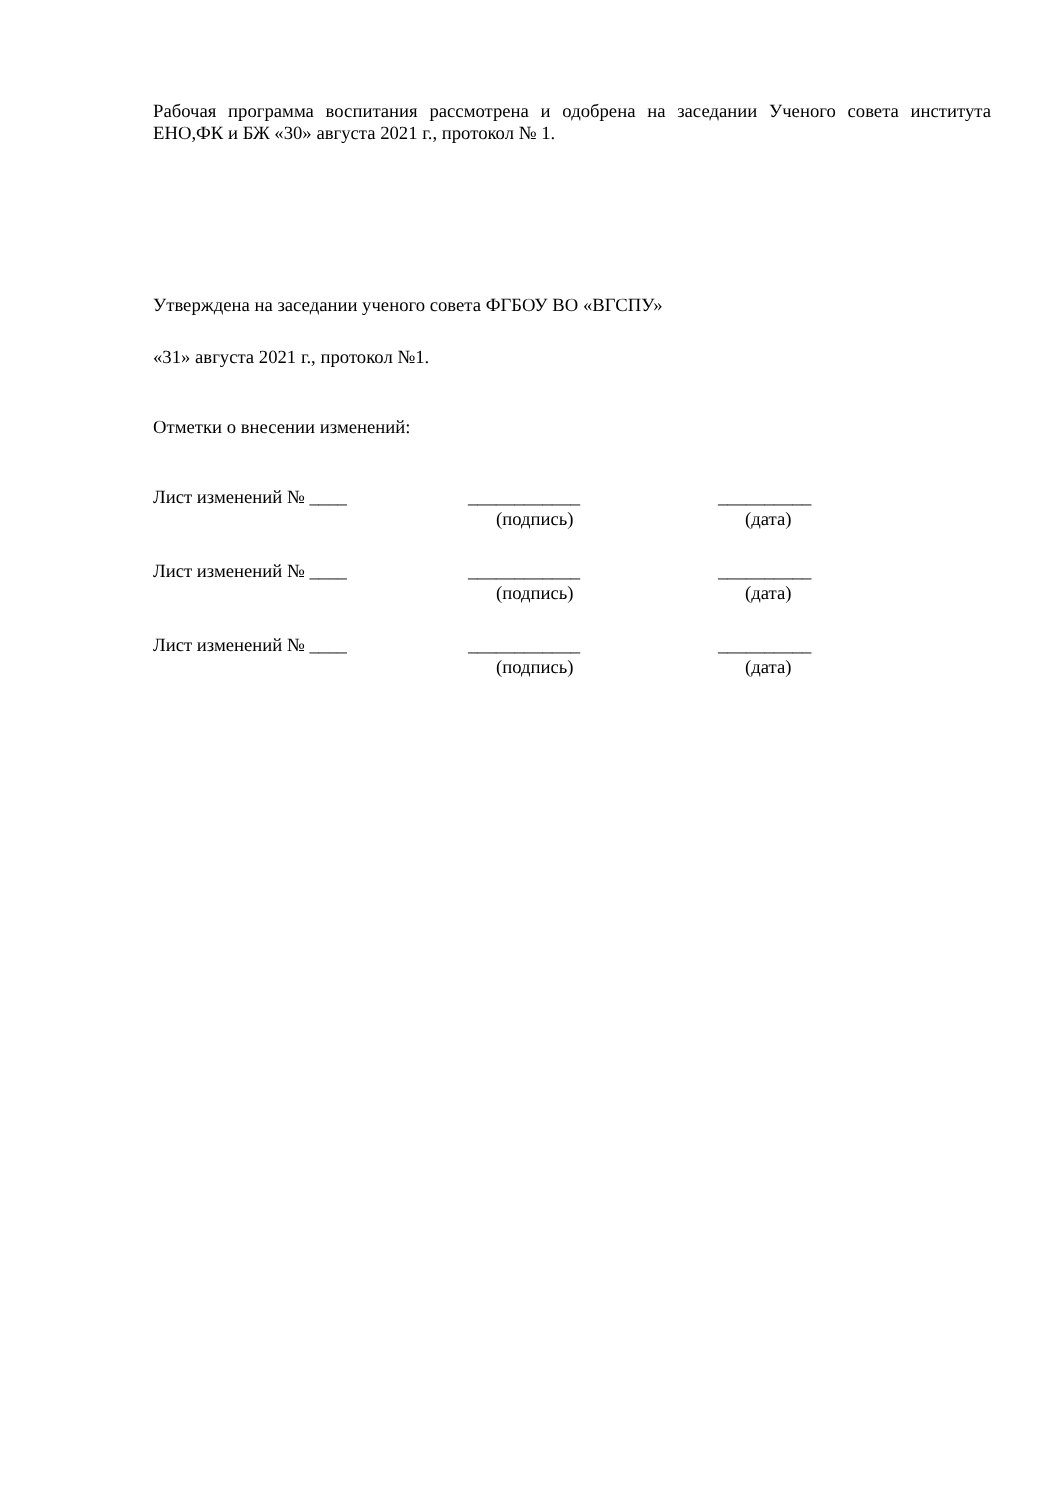Рабочая программа воспитания рассмотрена и одобрена на заседании Ученого совета института ЕНО,ФК и БЖ «30» августа 2021 г., протокол № 1.
Утверждена на заседании ученого совета ФГБОУ ВО «ВГСПУ»
«31» августа 2021 г., протокол №1.
Отметки о внесении изменений:
Лист изменений № ____ ____________ __________
(подпись) (дата)
Лист изменений № ____ ____________ __________
(подпись) (дата)
Лист изменений № ____ ____________ __________
(подпись) (дата)